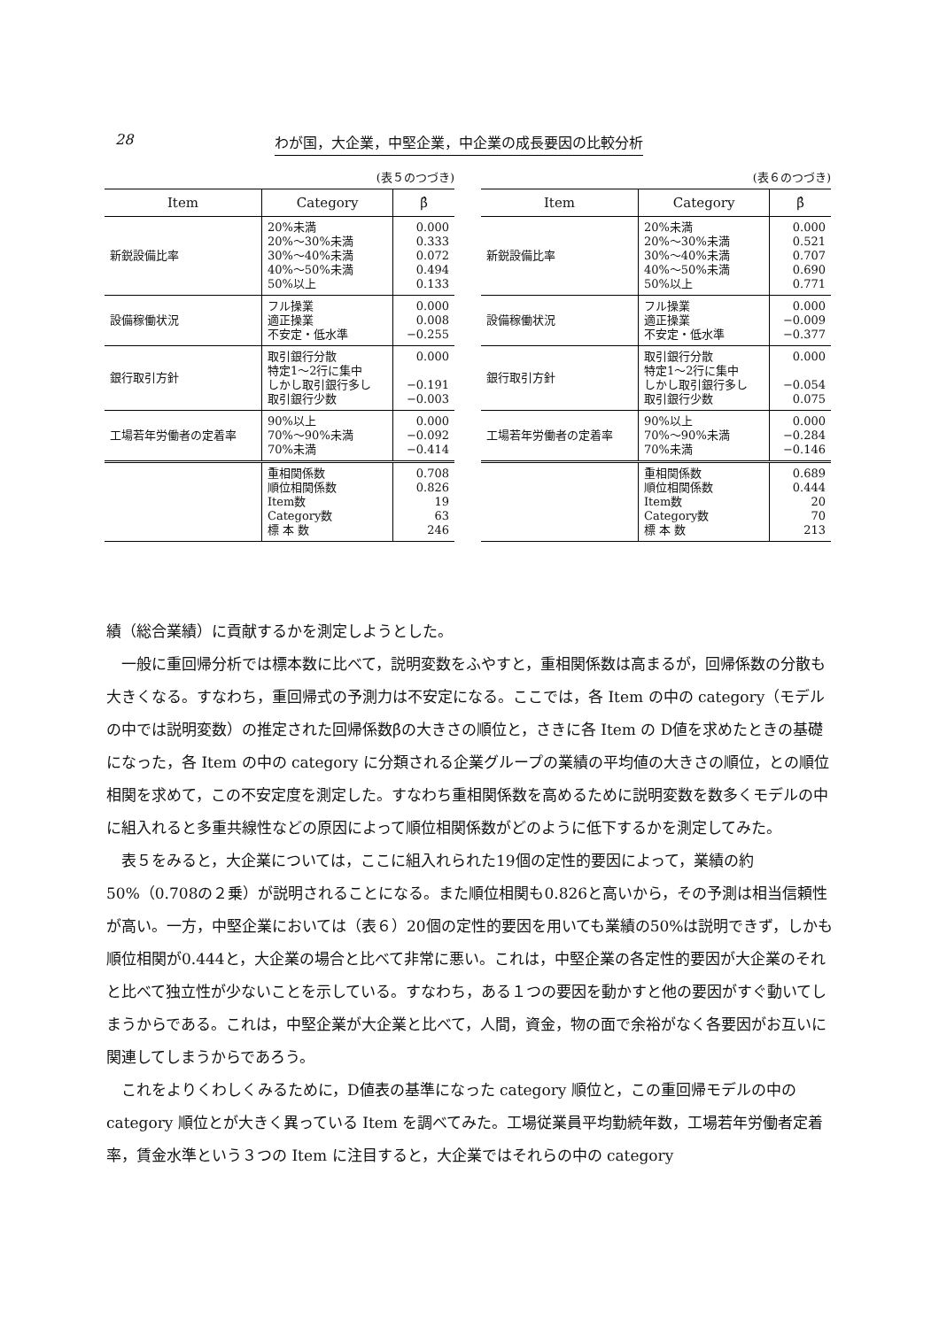28 わが国，大企業，中堅企業，中企業の成長要因の比較分析
(表５のつづき)
| Item | Category | β̂ |
| --- | --- | --- |
| 新鋭設備比率 | 20%未満 20%〜30%未満 30%〜40%未満 40%〜50%未満 50%以上 | 0.000 0.333 0.072 0.494 0.133 |
| 設備稼働状況 | フル操業 適正操業 不安定・低水準 | 0.000 0.008 −0.255 |
| 銀行取引方針 | 取引銀行分散 特定1〜2行に集中 しかし取引銀行多し 取引銀行少数 | 0.000 −0.191 −0.003 |
| 工場若年労働者の定着率 | 90%以上 70%〜90%未満 70%未満 | 0.000 −0.092 −0.414 |
| | 重相関係数 順位相関係数 Item数 Category数 標 本 数 | 0.708 0.826 19 63 246 |
(表６のつづき)
| Item | Category | β̂ |
| --- | --- | --- |
| 新鋭設備比率 | 20%未満 20%〜30%未満 30%〜40%未満 40%〜50%未満 50%以上 | 0.000 0.521 0.707 0.690 0.771 |
| 設備稼働状況 | フル操業 適正操業 不安定・低水準 | 0.000 −0.009 −0.377 |
| 銀行取引方針 | 取引銀行分散 特定1〜2行に集中 しかし取引銀行多し 取引銀行少数 | 0.000 −0.054 0.075 |
| 工場若年労働者の定着率 | 90%以上 70%〜90%未満 70%未満 | 0.000 −0.284 −0.146 |
| | 重相関係数 順位相関係数 Item数 Category数 標 本 数 | 0.689 0.444 20 70 213 |
績（総合業績）に貢献するかを測定しようとした。
一般に重回帰分析では標本数に比べて，説明変数をふやすと，重相関係数は高まるが，回帰係数の分散も大きくなる。すなわち，重回帰式の予測力は不安定になる。ここでは，各 Item の中の category（モデルの中では説明変数）の推定された回帰係数β̂の大きさの順位と，さきに各 Item の D値を求めたときの基礎になった，各 Item の中の category に分類される企業グループの業績の平均値の大きさの順位，との順位相関を求めて，この不安定度を測定した。すなわち重相関係数を高めるために説明変数を数多くモデルの中に組入れると多重共線性などの原因によって順位相関係数がどのように低下するかを測定してみた。
表５をみると，大企業については，ここに組入れられた19個の定性的要因によって，業績の約50%（0.708の２乗）が説明されることになる。また順位相関も0.826と高いから，その予測は相当信頼性が高い。一方，中堅企業においては（表６）20個の定性的要因を用いても業績の50%は説明できず，しかも順位相関が0.444と，大企業の場合と比べて非常に悪い。これは，中堅企業の各定性的要因が大企業のそれと比べて独立性が少ないことを示している。すなわち，ある１つの要因を動かすと他の要因がすぐ動いてしまうからである。これは，中堅企業が大企業と比べて，人間，資金，物の面で余裕がなく各要因がお互いに関連してしまうからであろう。
これをよりくわしくみるために，D値表の基準になった category 順位と，この重回帰モデルの中の category 順位とが大きく異っている Item を調べてみた。工場従業員平均勤続年数，工場若年労働者定着率，賃金水準という３つの Item に注目すると，大企業ではそれらの中の category